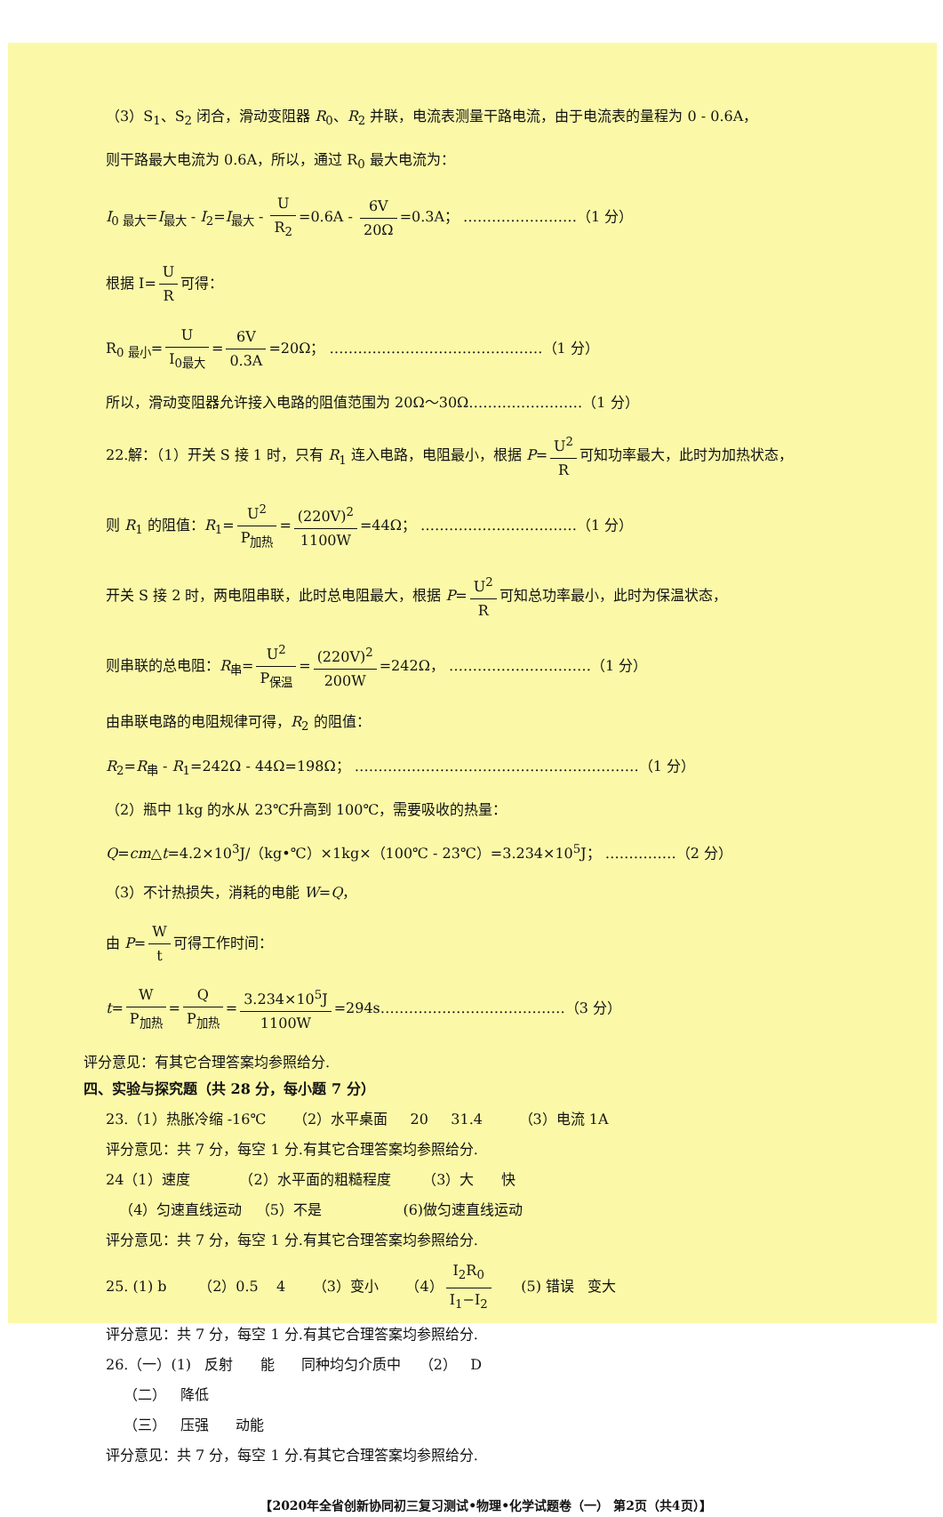（3）S<sub>1</sub>、S<sub>2</sub> 闭合，滑动变阻器 R<sub>0</sub>、R<sub>2</sub> 并联，电流表测量干路电流，由于电流表的量程为 0 - 0.6A，
则干路最大电流为 0.6A，所以，通过 R<sub>0</sub> 最大电流为：
I<sub>0 最大</sub>=I<sub>最大</sub> - I<sub>2</sub>=I<sub>最大</sub> - U R<sub>2</sub> =0.6A - 6V 20Ω =0.3A； ……………………（1 分）
根据 I= U R 可得：
R<sub>0 最小</sub>= U I<sub>0最大</sub> = 6V 0.3A =20Ω； ………………………………………（1 分）
所以，滑动变阻器允许接入电路的阻值范围为 20Ω～30Ω……………………（1 分）
22.解：（1）开关 S 接 1 时，只有 R<sub>1</sub> 连入电路，电阻最小，根据 P= U<sup>2</sup> R 可知功率最大，此时为加热状态，
则 R<sub>1</sub> 的阻值：R<sub>1</sub>= U<sup>2</sup> P<sub>加热</sub> = (220V)<sup>2</sup> 1100W =44Ω； ……………………………（1 分）
开关 S 接 2 时，两电阻串联，此时总电阻最大，根据 P= U<sup>2</sup> R 可知总功率最小，此时为保温状态，
则串联的总电阻：R<sub>串</sub>= U<sup>2</sup> P<sub>保温</sub> = (220V)<sup>2</sup> 200W =242Ω， …………………………（1 分）
由串联电路的电阻规律可得，R<sub>2</sub> 的阻值：
R<sub>2</sub>=R<sub>串</sub> - R<sub>1</sub>=242Ω - 44Ω=198Ω； ……………………………………………………（1 分）
（2）瓶中 1kg 的水从 23℃升高到 100℃，需要吸收的热量：
Q=cm△t=4.2×10<sup>3</sup>J/（kg•℃）×1kg×（100℃ - 23℃）=3.234×10<sup>5</sup>J； ……………（2 分）
（3）不计热损失，消耗的电能 W=Q，
由 P= W t 可得工作时间：
t= W P<sub>加热</sub> = Q P<sub>加热</sub> = 3.234×10<sup>5</sup>J 1100W =294s…………………………………（3 分）
评分意见：有其它合理答案均参照给分.
四、实验与探究题（共 28 分，每小题 7 分）
23.（1）热胀冷缩 -16℃ （2）水平桌面 20 31.4 （3）电流 1A
评分意见：共 7 分，每空 1 分.有其它合理答案均参照给分.
24（1）速度 （2）水平面的粗糙程度 （3）大 快
（4）匀速直线运动 （5）不是 (6)做匀速直线运动
评分意见：共 7 分，每空 1 分.有其它合理答案均参照给分.
25. (1) b （2）0.5 4 （3）变小 （4） I<sub>2</sub>R<sub>0</sub> I<sub>1</sub>−I<sub>2</sub> (5) 错误 变大
评分意见：共 7 分，每空 1 分.有其它合理答案均参照给分.
26.（一）(1) 反射 能 同种均匀介质中 （2） D
（二） 降低
（三） 压强 动能
评分意见：共 7 分，每空 1 分.有其它合理答案均参照给分.
【2020年全省创新协同初三复习测试•物理•化学试题卷（一） 第2页（共4页）】